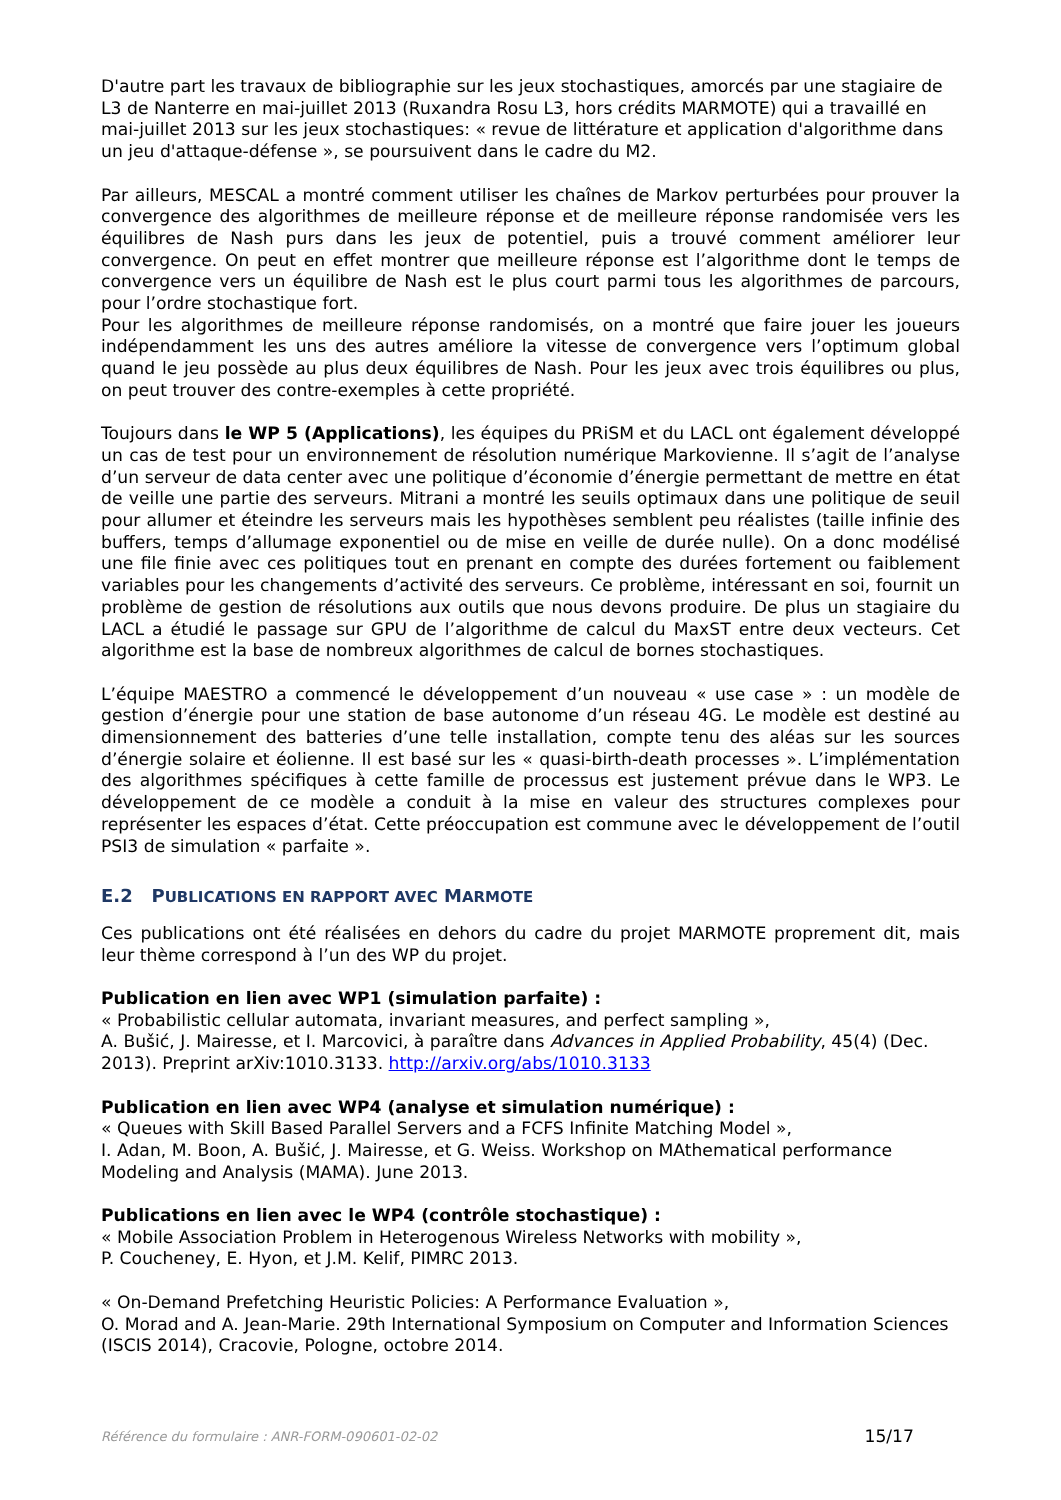D'autre part les travaux de bibliographie sur les jeux stochastiques, amorcés par une stagiaire de L3 de Nanterre en mai-juillet 2013 (Ruxandra Rosu L3, hors crédits MARMOTE) qui a travaillé en mai-juillet 2013 sur les jeux stochastiques: « revue de littérature et application d'algorithme dans un jeu d'attaque-défense », se poursuivent dans le cadre du M2.
Par ailleurs, MESCAL a montré comment utiliser les chaînes de Markov perturbées pour prouver la convergence des algorithmes de meilleure réponse et de meilleure réponse randomisée vers les équilibres de Nash purs dans les jeux de potentiel, puis a trouvé comment améliorer leur convergence. On peut en effet montrer que meilleure réponse est l’algorithme dont le temps de convergence vers un équilibre de Nash est le plus court parmi tous les algorithmes de parcours, pour l’ordre stochastique fort.
Pour les algorithmes de meilleure réponse randomisés, on a montré que faire jouer les joueurs indépendamment les uns des autres améliore la vitesse de convergence vers l’optimum global quand le jeu possède au plus deux équilibres de Nash. Pour les jeux avec trois équilibres ou plus, on peut trouver des contre-exemples à cette propriété.
Toujours dans le WP 5 (Applications), les équipes du PRiSM et du LACL ont également développé un cas de test pour un environnement de résolution numérique Markovienne. Il s’agit de l’analyse d’un serveur de data center avec une politique d’économie d’énergie permettant de mettre en état de veille une partie des serveurs. Mitrani a montré les seuils optimaux dans une politique de seuil pour allumer et éteindre les serveurs mais les hypothèses semblent peu réalistes (taille infinie des buffers, temps d’allumage exponentiel ou de mise en veille de durée nulle). On a donc modélisé une file finie avec ces politiques tout en prenant en compte des durées fortement ou faiblement variables pour les changements d’activité des serveurs. Ce problème, intéressant en soi, fournit un problème de gestion de résolutions aux outils que nous devons produire. De plus un stagiaire du LACL a étudié le passage sur GPU de l’algorithme de calcul du MaxST entre deux vecteurs. Cet algorithme est la base de nombreux algorithmes de calcul de bornes stochastiques.
L’équipe MAESTRO a commencé le développement d’un nouveau « use case » : un modèle de gestion d’énergie pour une station de base autonome d’un réseau 4G. Le modèle est destiné au dimensionnement des batteries d’une telle installation, compte tenu des aléas sur les sources d’énergie solaire et éolienne. Il est basé sur les « quasi-birth-death processes ». L’implémentation des algorithmes spécifiques à cette famille de processus est justement prévue dans le WP3. Le développement de ce modèle a conduit à la mise en valeur des structures complexes pour représenter les espaces d’état. Cette préoccupation est commune avec le développement de l’outil PSI3 de simulation « parfaite ».
E.2 PUBLICATIONS EN RAPPORT AVEC MARMOTE
Ces publications ont été réalisées en dehors du cadre du projet MARMOTE proprement dit, mais leur thème correspond à l’un des WP du projet.
Publication en lien avec WP1 (simulation parfaite) :
« Probabilistic cellular automata, invariant measures, and perfect sampling »,
A. Bušić, J. Mairesse, et I. Marcovici, à paraître dans Advances in Applied Probability, 45(4) (Dec. 2013). Preprint arXiv:1010.3133. http://arxiv.org/abs/1010.3133
Publication en lien avec WP4 (analyse et simulation numérique) :
« Queues with Skill Based Parallel Servers and a FCFS Infinite Matching Model »,
I. Adan, M. Boon, A. Bušić, J. Mairesse, et G. Weiss. Workshop on MAthematical performance Modeling and Analysis (MAMA). June 2013.
Publications en lien avec le WP4 (contrôle stochastique) :
« Mobile Association Problem in Heterogenous Wireless Networks with mobility »,
P. Coucheney, E. Hyon, et J.M. Kelif, PIMRC 2013.
« On-Demand Prefetching Heuristic Policies: A Performance Evaluation »,
O. Morad and A. Jean-Marie. 29th International Symposium on Computer and Information Sciences (ISCIS 2014), Cracovie, Pologne, octobre 2014.
Référence du formulaire : ANR-FORM-090601-02-02 15/17